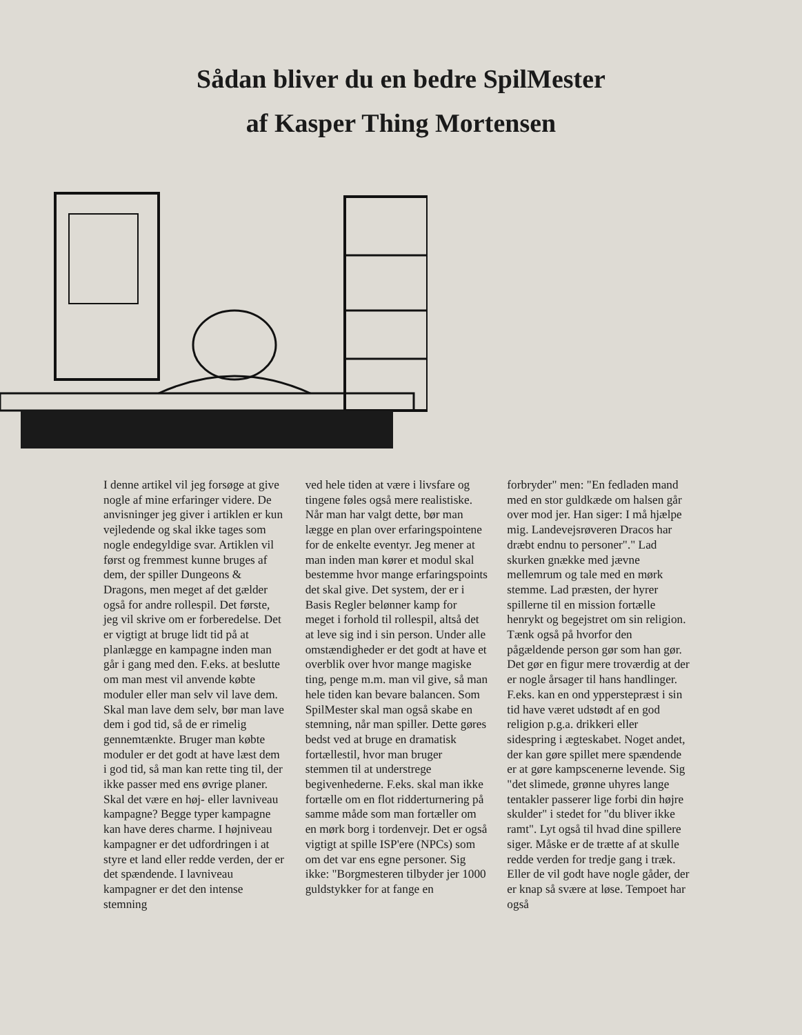Sådan bliver du en bedre SpilMester
af Kasper Thing Mortensen
I denne artikel vil jeg forsøge at give nogle af mine erfaringer videre. De anvisninger jeg giver i artiklen er kun vejledende og skal ikke tages som nogle endegyldige svar. Artiklen vil først og fremmest kunne bruges af dem, der spiller Dungeons & Dragons, men meget af det gælder også for andre rollespil. Det første, jeg vil skrive om er forberedelse. Det er vigtigt at bruge lidt tid på at planlægge en kampagne inden man går i gang med den. F.eks. at beslutte om man mest vil anvende købte moduler eller man selv vil lave dem. Skal man lave dem selv, bør man lave dem i god tid, så de er rimelig gennemtænkte. Bruger man købte moduler er det godt at have læst dem i god tid, så man kan rette ting til, der ikke passer med ens øvrige planer. Skal det være en høj- eller lavniveau kampagne? Begge typer kampagne kan have deres charme. I højniveau kampagner er det udfordringen i at styre et land eller redde verden, der er det spændende. I lavniveau kampagner er det den intense stemning
ved hele tiden at være i livsfare og tingene føles også mere realistiske. Når man har valgt dette, bør man lægge en plan over erfaringspointene for de enkelte eventyr. Jeg mener at man inden man kører et modul skal bestemme hvor mange erfaringspoints det skal give. Det system, der er i Basis Regler belønner kamp for meget i forhold til rollespil, altså det at leve sig ind i sin person. Under alle omstændigheder er det godt at have et overblik over hvor mange magiske ting, penge m.m. man vil give, så man hele tiden kan bevare balancen. Som SpilMester skal man også skabe en stemning, når man spiller. Dette gøres bedst ved at bruge en dramatisk fortællestil, hvor man bruger stemmen til at understrege begivenhederne. F.eks. skal man ikke fortælle om en flot ridderturnering på samme måde som man fortæller om en mørk borg i tordenvejr. Det er også vigtigt at spille ISP'ere (NPCs) som om det var ens egne personer. Sig ikke: "Borgmesteren tilbyder jer 1000 guldstykker for at fange en
forbryder" men: "En fedladen mand med en stor guldkæde om halsen går over mod jer. Han siger: I må hjælpe mig. Landevejsrøveren Dracos har dræbt endnu to personer"." Lad skurken gnække med jævne mellemrum og tale med en mørk stemme. Lad præsten, der hyrer spillerne til en mission fortælle henrykt og begejstret om sin religion. Tænk også på hvorfor den pågældende person gør som han gør. Det gør en figur mere troværdig at der er nogle årsager til hans handlinger. F.eks. kan en ond ypperstepræst i sin tid have været udstødt af en god religion p.g.a. drikkeri eller sidespring i ægteskabet. Noget andet, der kan gøre spillet mere spændende er at gøre kampscenerne levende. Sig "det slimede, grønne uhyres lange tentakler passerer lige forbi din højre skulder" i stedet for "du bliver ikke ramt". Lyt også til hvad dine spillere siger. Måske er de trætte af at skulle redde verden for tredje gang i træk. Eller de vil godt have nogle gåder, der er knap så svære at løse. Tempoet har også